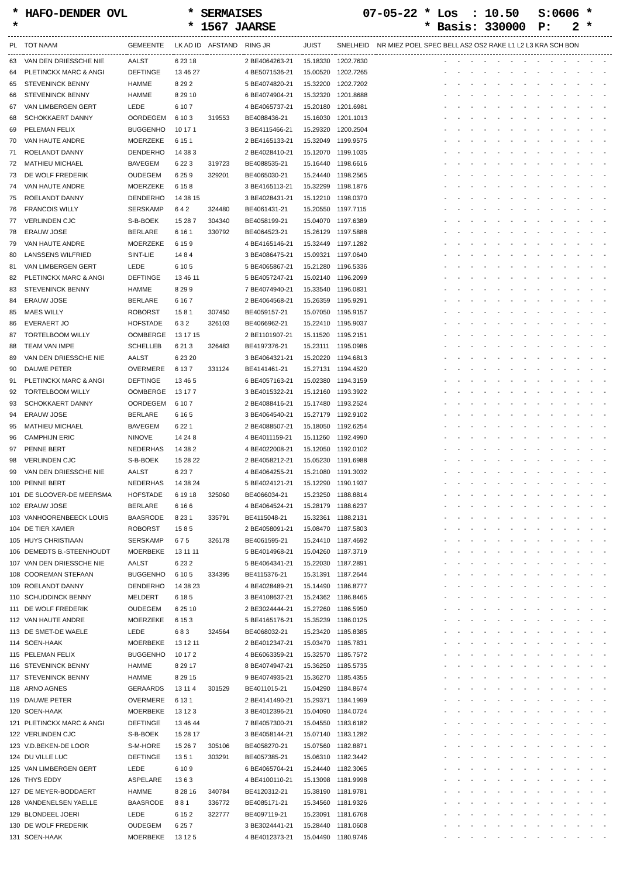* HAFO-DENDER OVL *
* SERMAISES * 1567 JAARSE
07-05-22 * Los : 10.50 * Basis: 330000
S:0606 * P: 2 *
| PL | TOT NAAM | GEMEENTE | LK AD ID | AFSTAND | RING JR | JUIST | SNELHEID | NR MIEZ POEL SPEC BELL AS2 OS2 RAKE L1 L2 L3 KRA SCH BON |
| --- | --- | --- | --- | --- | --- | --- | --- | --- |
| 63 | VAN DEN DRIESSCHE NIE | AALST | 6 23 18 | | 2 BE4064263-21 | 15.18330 | 1202.7630 | - - - - - - - - - - - - - |
| 64 | PLETINCKX MARC & ANGI | DEFTINGE | 13 46 27 | | 4 BE5071536-21 | 15.00520 | 1202.7265 | - - - - - - - - - - - - - |
| 65 | STEVENINCK BENNY | HAMME | 8 29 2 | | 5 BE4074820-21 | 15.32200 | 1202.7202 | - - - - - - - - - - - - - |
| 66 | STEVENINCK BENNY | HAMME | 8 29 10 | | 6 BE4074904-21 | 15.32320 | 1201.8688 | - - - - - - - - - - - - - |
| 67 | VAN LIMBERGEN GERT | LEDE | 6 10 7 | | 4 BE4065737-21 | 15.20180 | 1201.6981 | - - - - - - - - - - - - - |
| 68 | SCHOKKAERT DANNY | OORDEGEM | 6 10 3 | 319553 | BE4088436-21 | 15.16030 | 1201.1013 | - - - - - - - - - - - - - |
| 69 | PELEMAN FELIX | BUGGENHO | 10 17 1 | | 3 BE4115466-21 | 15.29320 | 1200.2504 | - - - - - - - - - - - - - |
| 70 | VAN HAUTE ANDRE | MOERZEKE | 6 15 1 | | 2 BE4165133-21 | 15.32049 | 1199.9575 | - - - - - - - - - - - - - |
| 71 | ROELANDT DANNY | DENDERHO | 14 38 3 | | 2 BE4028410-21 | 15.12070 | 1199.1035 | - - - - - - - - - - - - - |
| 72 | MATHIEU MICHAEL | BAVEGEM | 6 22 3 | 319723 | BE4088535-21 | 15.16440 | 1198.6616 | - - - - - - - - - - - - - |
| 73 | DE WOLF FREDERIK | OUDEGEM | 6 25 9 | 329201 | BE4065030-21 | 15.24440 | 1198.2565 | - - - - - - - - - - - - - |
| 74 | VAN HAUTE ANDRE | MOERZEKE | 6 15 8 | | 3 BE4165113-21 | 15.32299 | 1198.1876 | - - - - - - - - - - - - - |
| 75 | ROELANDT DANNY | DENDERHO | 14 38 15 | | 3 BE4028431-21 | 15.12210 | 1198.0370 | - - - - - - - - - - - - - |
| 76 | FRANCOIS WILLY | SERSKAMP | 6 4 2 | 324480 | BE4061431-21 | 15.20550 | 1197.7115 | - - - - - - - - - - - - - |
| 77 | VERLINDEN CJC | S-B-BOEK | 15 28 7 | 304340 | BE4058199-21 | 15.04070 | 1197.6389 | - - - - - - - - - - - - - |
| 78 | ERAUW JOSE | BERLARE | 6 16 1 | 330792 | BE4064523-21 | 15.26129 | 1197.5888 | - - - - - - - - - - - - - |
| 79 | VAN HAUTE ANDRE | MOERZEKE | 6 15 9 | | 4 BE4165146-21 | 15.32449 | 1197.1282 | - - - - - - - - - - - - - |
| 80 | LANSSENS WILFRIED | SINT-LIE | 14 8 4 | | 3 BE4086475-21 | 15.09321 | 1197.0640 | - - - - - - - - - - - - - |
| 81 | VAN LIMBERGEN GERT | LEDE | 6 10 5 | | 5 BE4065867-21 | 15.21280 | 1196.5336 | - - - - - - - - - - - - - |
| 82 | PLETINCKX MARC & ANGI | DEFTINGE | 13 46 11 | | 5 BE4057247-21 | 15.02140 | 1196.2099 | - - - - - - - - - - - - - |
| 83 | STEVENINCK BENNY | HAMME | 8 29 9 | | 7 BE4074940-21 | 15.33540 | 1196.0831 | - - - - - - - - - - - - - |
| 84 | ERAUW JOSE | BERLARE | 6 16 7 | | 2 BE4064568-21 | 15.26359 | 1195.9291 | - - - - - - - - - - - - - |
| 85 | MAES WILLY | ROBORST | 15 8 1 | 307450 | BE4059157-21 | 15.07050 | 1195.9157 | - - - - - - - - - - - - - |
| 86 | EVERAERT JO | HOFSTADE | 6 3 2 | 326103 | BE4066962-21 | 15.22410 | 1195.9037 | - - - - - - - - - - - - - |
| 87 | TORTELBOOM WILLY | OOMBERGE | 13 17 15 | | 2 BE1101907-21 | 15.11520 | 1195.2151 | - - - - - - - - - - - - - |
| 88 | TEAM VAN IMPE | SCHELLEB | 6 21 3 | 326483 | BE4197376-21 | 15.23111 | 1195.0986 | - - - - - - - - - - - - - |
| 89 | VAN DEN DRIESSCHE NIE | AALST | 6 23 20 | | 3 BE4064321-21 | 15.20220 | 1194.6813 | - - - - - - - - - - - - - |
| 90 | DAUWE PETER | OVERMERE | 6 13 7 | 331124 | BE4141461-21 | 15.27131 | 1194.4520 | - - - - - - - - - - - - - |
| 91 | PLETINCKX MARC & ANGI | DEFTINGE | 13 46 5 | | 6 BE4057163-21 | 15.02380 | 1194.3159 | - - - - - - - - - - - - - |
| 92 | TORTELBOOM WILLY | OOMBERGE | 13 17 7 | | 3 BE4015322-21 | 15.12160 | 1193.3922 | - - - - - - - - - - - - - |
| 93 | SCHOKKAERT DANNY | OORDEGEM | 6 10 7 | | 2 BE4088416-21 | 15.17480 | 1193.2524 | - - - - - - - - - - - - - |
| 94 | ERAUW JOSE | BERLARE | 6 16 5 | | 3 BE4064540-21 | 15.27179 | 1192.9102 | - - - - - - - - - - - - - |
| 95 | MATHIEU MICHAEL | BAVEGEM | 6 22 1 | | 2 BE4088507-21 | 15.18050 | 1192.6254 | - - - - - - - - - - - - - |
| 96 | CAMPHIJN ERIC | NINOVE | 14 24 8 | | 4 BE4011159-21 | 15.11260 | 1192.4990 | - - - - - - - - - - - - - |
| 97 | PENNE BERT | NEDERHAS | 14 38 2 | | 4 BE4022008-21 | 15.12050 | 1192.0102 | - - - - - - - - - - - - - |
| 98 | VERLINDEN CJC | S-B-BOEK | 15 28 22 | | 2 BE4058212-21 | 15.05230 | 1191.6988 | - - - - - - - - - - - - - |
| 99 | VAN DEN DRIESSCHE NIE | AALST | 6 23 7 | | 4 BE4064255-21 | 15.21080 | 1191.3032 | - - - - - - - - - - - - - |
| 100 | PENNE BERT | NEDERHAS | 14 38 24 | | 5 BE4024121-21 | 15.12290 | 1190.1937 | - - - - - - - - - - - - - |
| 101 | DE SLOOVER-DE MEERSMA | HOFSTADE | 6 19 18 | 325060 | BE4066034-21 | 15.23250 | 1188.8814 | - - - - - - - - - - - - - |
| 102 | ERAUW JOSE | BERLARE | 6 16 6 | | 4 BE4064524-21 | 15.28179 | 1188.6237 | - - - - - - - - - - - - - |
| 103 | VANHOORENBEECK LOUIS | BAASRODE | 8 23 1 | 335791 | BE4115048-21 | 15.32361 | 1188.2131 | - - - - - - - - - - - - - |
| 104 | DE TIER XAVIER | ROBORST | 15 8 5 | | 2 BE4058091-21 | 15.08470 | 1187.5803 | - - - - - - - - - - - - - |
| 105 | HUYS CHRISTIAAN | SERSKAMP | 6 7 5 | 326178 | BE4061595-21 | 15.24410 | 1187.4692 | - - - - - - - - - - - - - |
| 106 | DEMEDTS B.-STEENHOUDT | MOERBEKE | 13 11 11 | | 5 BE4014968-21 | 15.04260 | 1187.3719 | - - - - - - - - - - - - - |
| 107 | VAN DEN DRIESSCHE NIE | AALST | 6 23 2 | | 5 BE4064341-21 | 15.22030 | 1187.2891 | - - - - - - - - - - - - - |
| 108 | COOREMAN STEFAAN | BUGGENHO | 6 10 5 | 334395 | BE4115376-21 | 15.31391 | 1187.2644 | - - - - - - - - - - - - - |
| 109 | ROELANDT DANNY | DENDERHO | 14 38 23 | | 4 BE4028489-21 | 15.14490 | 1186.8777 | - - - - - - - - - - - - - |
| 110 | SCHUDDINCK BENNY | MELDERT | 6 18 5 | | 3 BE4108637-21 | 15.24362 | 1186.8465 | - - - - - - - - - - - - - |
| 111 | DE WOLF FREDERIK | OUDEGEM | 6 25 10 | | 2 BE3024444-21 | 15.27260 | 1186.5950 | - - - - - - - - - - - - - |
| 112 | VAN HAUTE ANDRE | MOERZEKE | 6 15 3 | | 5 BE4165176-21 | 15.35239 | 1186.0125 | - - - - - - - - - - - - - |
| 113 | DE SMET-DE WAELE | LEDE | 6 8 3 | 324564 | BE4068032-21 | 15.23420 | 1185.8385 | - - - - - - - - - - - - - |
| 114 | SOEN-HAAK | MOERBEKE | 13 12 11 | | 2 BE4012347-21 | 15.03470 | 1185.7831 | - - - - - - - - - - - - - |
| 115 | PELEMAN FELIX | BUGGENHO | 10 17 2 | | 4 BE6063359-21 | 15.32570 | 1185.7572 | - - - - - - - - - - - - - |
| 116 | STEVENINCK BENNY | HAMME | 8 29 17 | | 8 BE4074947-21 | 15.36250 | 1185.5735 | - - - - - - - - - - - - - |
| 117 | STEVENINCK BENNY | HAMME | 8 29 15 | | 9 BE4074935-21 | 15.36270 | 1185.4355 | - - - - - - - - - - - - - |
| 118 | ARNO AGNES | GERAARDS | 13 11 4 | 301529 | BE4011015-21 | 15.04290 | 1184.8674 | - - - - - - - - - - - - - |
| 119 | DAUWE PETER | OVERMERE | 6 13 1 | | 2 BE4141490-21 | 15.29371 | 1184.1999 | - - - - - - - - - - - - - |
| 120 | SOEN-HAAK | MOERBEKE | 13 12 3 | | 3 BE4012396-21 | 15.04090 | 1184.0724 | - - - - - - - - - - - - - |
| 121 | PLETINCKX MARC & ANGI | DEFTINGE | 13 46 44 | | 7 BE4057300-21 | 15.04550 | 1183.6182 | - - - - - - - - - - - - - |
| 122 | VERLINDEN CJC | S-B-BOEK | 15 28 17 | | 3 BE4058144-21 | 15.07140 | 1183.1282 | - - - - - - - - - - - - - |
| 123 | V.D.BEKEN-DE LOOR | S-M-HORE | 15 26 7 | 305106 | BE4058270-21 | 15.07560 | 1182.8871 | - - - - - - - - - - - - - |
| 124 | DU VILLE LUC | DEFTINGE | 13 5 1 | 303291 | BE4057385-21 | 15.06310 | 1182.3442 | - - - - - - - - - - - - - |
| 125 | VAN LIMBERGEN GERT | LEDE | 6 10 9 | | 6 BE4065704-21 | 15.24440 | 1182.3065 | - - - - - - - - - - - - - |
| 126 | THYS EDDY | ASPELARE | 13 6 3 | | 4 BE4100110-21 | 15.13098 | 1181.9998 | - - - - - - - - - - - - - |
| 127 | DE MEYER-BODDAERT | HAMME | 8 28 16 | 340784 | BE4120312-21 | 15.38190 | 1181.9781 | - - - - - - - - - - - - - |
| 128 | VANDENELSEN YAELLE | BAASRODE | 8 8 1 | 336772 | BE4085171-21 | 15.34560 | 1181.9326 | - - - - - - - - - - - - - |
| 129 | BLONDEEL JOERI | LEDE | 6 15 2 | 322777 | BE4097119-21 | 15.23091 | 1181.6768 | - - - - - - - - - - - - - |
| 130 | DE WOLF FREDERIK | OUDEGEM | 6 25 7 | | 3 BE3024441-21 | 15.28440 | 1181.0608 | - - - - - - - - - - - - - |
| 131 | SOEN-HAAK | MOERBEKE | 13 12 5 | | 4 BE4012373-21 | 15.04490 | 1180.9746 | - - - - - - - - - - - - - |